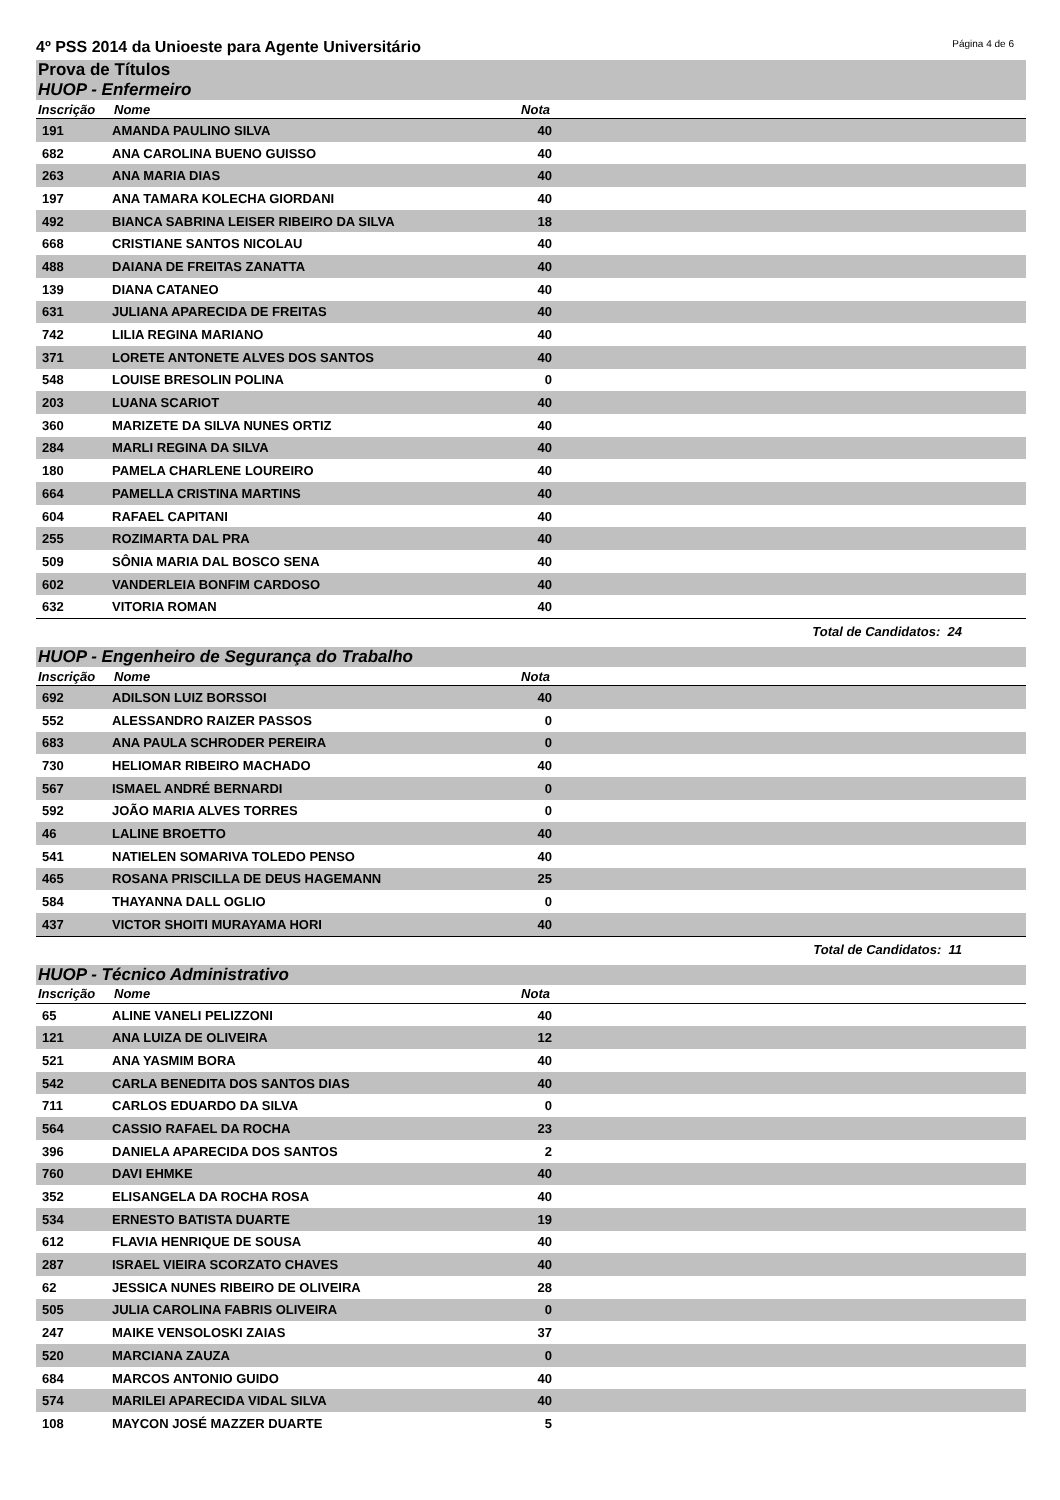4º PSS 2014 da Unioeste para Agente Universitário Página 4 de 6
Prova de Títulos
HUOP - Enfermeiro
| Inscrição | Nome | Nota | |
| --- | --- | --- | --- |
| 191 | AMANDA PAULINO SILVA | 40 | |
| 682 | ANA CAROLINA BUENO GUISSO | 40 | |
| 263 | ANA MARIA DIAS | 40 | |
| 197 | ANA TAMARA KOLECHA GIORDANI | 40 | |
| 492 | BIANCA SABRINA LEISER RIBEIRO DA SILVA | 18 | |
| 668 | CRISTIANE SANTOS NICOLAU | 40 | |
| 488 | DAIANA DE FREITAS ZANATTA | 40 | |
| 139 | DIANA CATANEO | 40 | |
| 631 | JULIANA APARECIDA DE FREITAS | 40 | |
| 742 | LILIA REGINA MARIANO | 40 | |
| 371 | LORETE ANTONETE ALVES DOS SANTOS | 40 | |
| 548 | LOUISE BRESOLIN POLINA | 0 | |
| 203 | LUANA SCARIOT | 40 | |
| 360 | MARIZETE DA SILVA NUNES ORTIZ | 40 | |
| 284 | MARLI REGINA DA SILVA | 40 | |
| 180 | PAMELA CHARLENE LOUREIRO | 40 | |
| 664 | PAMELLA CRISTINA MARTINS | 40 | |
| 604 | RAFAEL CAPITANI | 40 | |
| 255 | ROZIMARTA DAL PRA | 40 | |
| 509 | SÔNIA MARIA DAL BOSCO SENA | 40 | |
| 602 | VANDERLEIA BONFIM CARDOSO | 40 | |
| 632 | VITORIA ROMAN | 40 | |
Total de Candidatos: 24
HUOP - Engenheiro de Segurança do Trabalho
| Inscrição | Nome | Nota | |
| --- | --- | --- | --- |
| 692 | ADILSON LUIZ BORSSOI | 40 | |
| 552 | ALESSANDRO RAIZER PASSOS | 0 | |
| 683 | ANA PAULA SCHRODER PEREIRA | 0 | |
| 730 | HELIOMAR RIBEIRO MACHADO | 40 | |
| 567 | ISMAEL ANDRÉ BERNARDI | 0 | |
| 592 | JOÃO MARIA ALVES TORRES | 0 | |
| 46 | LALINE BROETTO | 40 | |
| 541 | NATIELEN SOMARIVA TOLEDO PENSO | 40 | |
| 465 | ROSANA PRISCILLA DE DEUS HAGEMANN | 25 | |
| 584 | THAYANNA DALL OGLIO | 0 | |
| 437 | VICTOR SHOITI MURAYAMA HORI | 40 | |
Total de Candidatos: 11
HUOP - Técnico Administrativo
| Inscrição | Nome | Nota | |
| --- | --- | --- | --- |
| 65 | ALINE VANELI PELIZZONI | 40 | |
| 121 | ANA LUIZA DE OLIVEIRA | 12 | |
| 521 | ANA YASMIM BORA | 40 | |
| 542 | CARLA BENEDITA DOS SANTOS DIAS | 40 | |
| 711 | CARLOS EDUARDO DA SILVA | 0 | |
| 564 | CASSIO RAFAEL DA ROCHA | 23 | |
| 396 | DANIELA APARECIDA DOS SANTOS | 2 | |
| 760 | DAVI EHMKE | 40 | |
| 352 | ELISANGELA DA ROCHA ROSA | 40 | |
| 534 | ERNESTO BATISTA DUARTE | 19 | |
| 612 | FLAVIA HENRIQUE DE SOUSA | 40 | |
| 287 | ISRAEL VIEIRA SCORZATO CHAVES | 40 | |
| 62 | JESSICA NUNES RIBEIRO DE OLIVEIRA | 28 | |
| 505 | JULIA CAROLINA FABRIS OLIVEIRA | 0 | |
| 247 | MAIKE VENSOLOSKI ZAIAS | 37 | |
| 520 | MARCIANA ZAUZA | 0 | |
| 684 | MARCOS ANTONIO GUIDO | 40 | |
| 574 | MARILEI APARECIDA VIDAL SILVA | 40 | |
| 108 | MAYCON JOSÉ MAZZER DUARTE | 5 | |